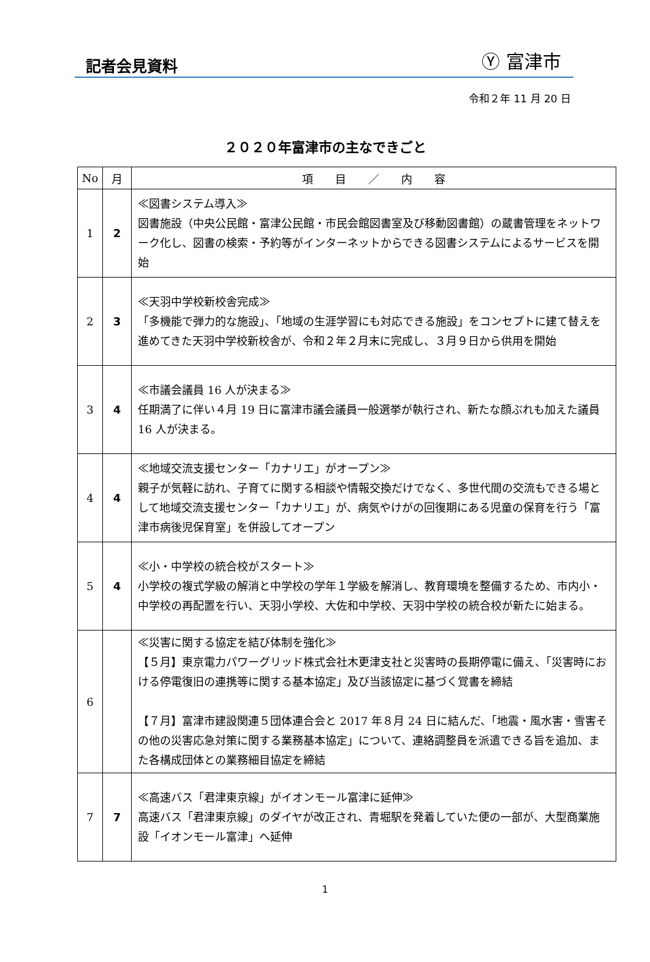記者会見資料
Ⓨ 富津市
令和２年 11 月 20 日
２０２０年富津市の主なできごと
| No | 月 | 項 目 ／ 内 容 |
| --- | --- | --- |
| 1 | 2 | ≪図書システム導入≫ 図書施設（中央公民館・富津公民館・市民会館図書室及び移動図書館）の蔵書管理をネットワーク化し、図書の検索・予約等がインターネットからできる図書システムによるサービスを開始 |
| 2 | 3 | ≪天羽中学校新校舎完成≫ 「多機能で弾力的な施設」、「地域の生涯学習にも対応できる施設」をコンセプトに建て替えを進めてきた天羽中学校新校舎が、令和２年２月末に完成し、３月９日から供用を開始 |
| 3 | 4 | ≪市議会議員 16 人が決まる≫ 任期満了に伴い４月 19 日に富津市議会議員一般選挙が執行され、新たな顔ぶれも加えた議員 16 人が決まる。 |
| 4 | 4 | ≪地域交流支援センター「カナリエ」がオープン≫ 親子が気軽に訪れ、子育てに関する相談や情報交換だけでなく、多世代間の交流もできる場として地域交流支援センター「カナリエ」が、病気やけがの回復期にある児童の保育を行う「富津市病後児保育室」を併設してオープン |
| 5 | 4 | ≪小・中学校の統合校がスタート≫ 小学校の複式学級の解消と中学校の学年１学級を解消し、教育環境を整備するため、市内小・中学校の再配置を行い、天羽小学校、大佐和中学校、天羽中学校の統合校が新たに始まる。 |
| 6 | | ≪災害に関する協定を結び体制を強化≫ 【５月】東京電力パワーグリッド株式会社木更津支社と災害時の長期停電に備え、「災害時における停電復旧の連携等に関する基本協定」及び当該協定に基づく覚書を締結 【７月】富津市建設関連５団体連合会と 2017 年８月 24 日に結んだ、「地震・風水害・雪害その他の災害応急対策に関する業務基本協定」について、連絡調整員を派遣できる旨を追加、また各構成団体との業務細目協定を締結 |
| 7 | 7 | ≪高速バス「君津東京線」がイオンモール富津に延伸≫ 高速バス「君津東京線」のダイヤが改正され、青堀駅を発着していた便の一部が、大型商業施設「イオンモール富津」へ延伸 |
1